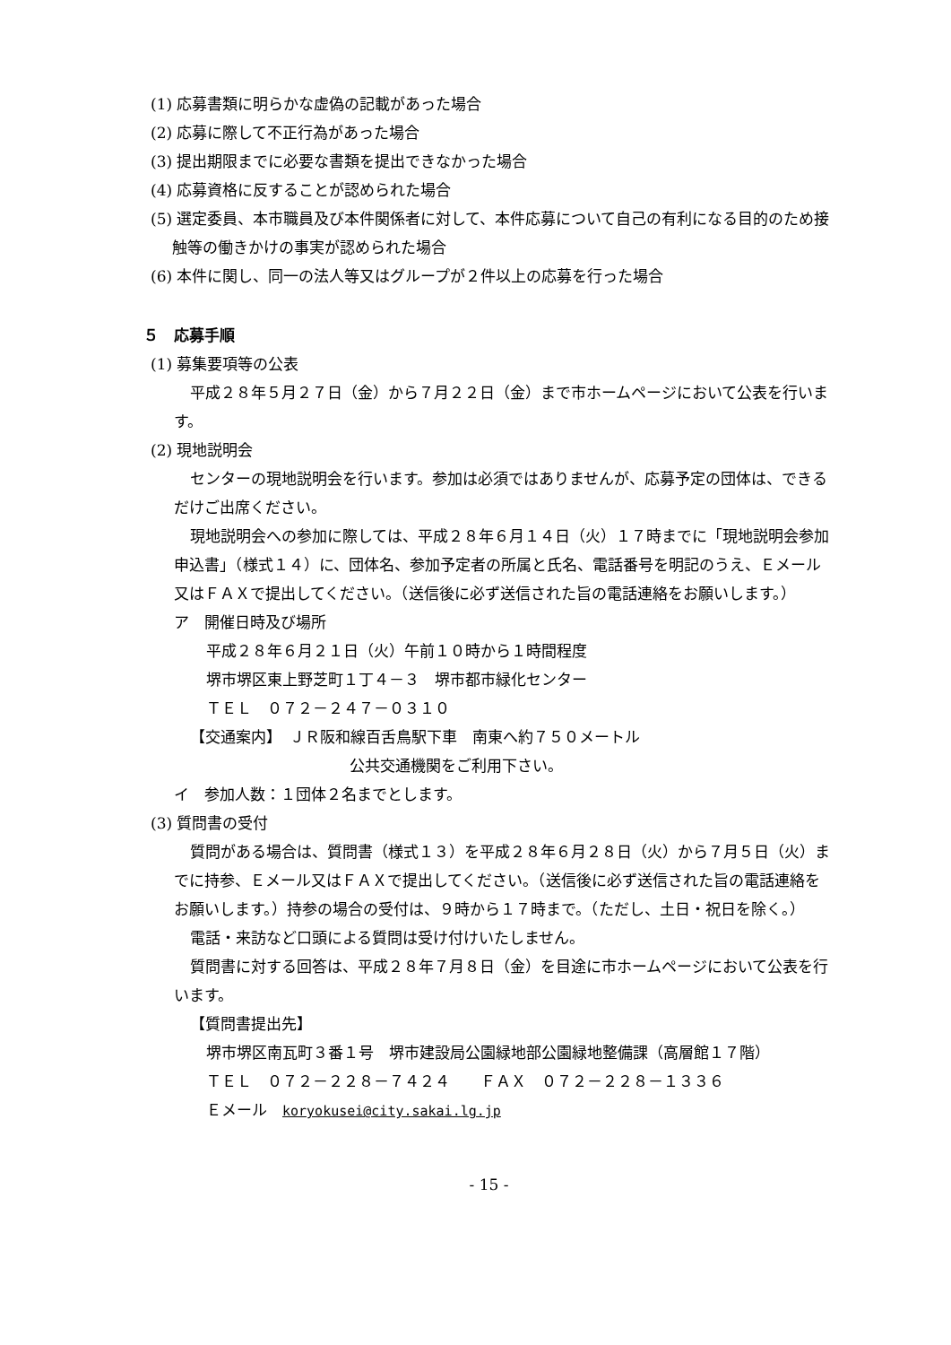(1) 応募書類に明らかな虚偽の記載があった場合
(2) 応募に際して不正行為があった場合
(3) 提出期限までに必要な書類を提出できなかった場合
(4) 応募資格に反することが認められた場合
(5) 選定委員、本市職員及び本件関係者に対して、本件応募について自己の有利になる目的のため接触等の働きかけの事実が認められた場合
(6) 本件に関し、同一の法人等又はグループが２件以上の応募を行った場合
５　応募手順
(1) 募集要項等の公表
平成２８年５月２７日（金）から７月２２日（金）まで市ホームページにおいて公表を行います。
(2) 現地説明会
センターの現地説明会を行います。参加は必須ではありませんが、応募予定の団体は、できるだけご出席ください。
現地説明会への参加に際しては、平成２８年６月１４日（火）１７時までに「現地説明会参加申込書」（様式１４）に、団体名、参加予定者の所属と氏名、電話番号を明記のうえ、Ｅメール又はＦＡＸで提出してください。（送信後に必ず送信された旨の電話連絡をお願いします。）
ア　開催日時及び場所
平成２８年６月２１日（火）午前１０時から１時間程度
堺市堺区東上野芝町１丁４－３　堺市都市緑化センター
ＴＥＬ　０７２－２４７－０３１０
【交通案内】　ＪＲ阪和線百舌鳥駅下車　南東へ約７５０メートル
公共交通機関をご利用下さい。
イ　参加人数：１団体２名までとします。
(3) 質問書の受付
質問がある場合は、質問書（様式１３）を平成２８年６月２８日（火）から７月５日（火）までに持参、Ｅメール又はＦＡＸで提出してください。（送信後に必ず送信された旨の電話連絡をお願いします。）持参の場合の受付は、９時から１７時まで。（ただし、土日・祝日を除く。）
電話・来訪など口頭による質問は受け付けいたしません。
質問書に対する回答は、平成２８年７月８日（金）を目途に市ホームページにおいて公表を行います。
【質問書提出先】
堺市堺区南瓦町３番１号　堺市建設局公園緑地部公園緑地整備課（高層館１７階）
ＴＥＬ　０７２－２２８－７４２４　　ＦＡＸ　０７２－２２８－１３３６
Ｅメール　koryokusei@city.sakai.lg.jp
- 15 -